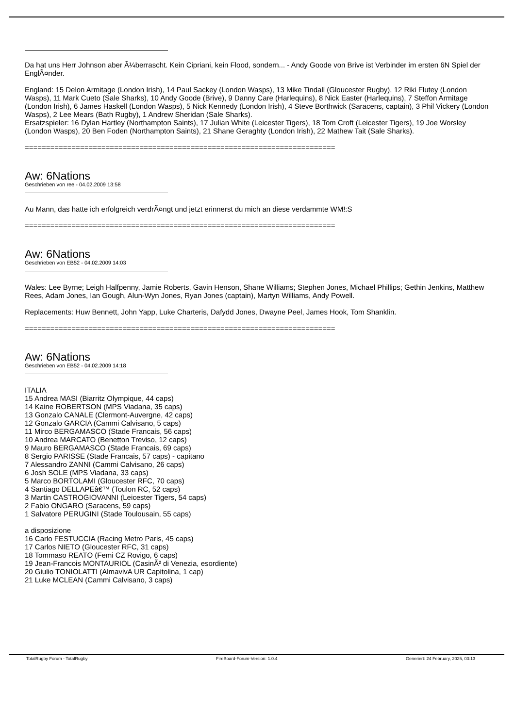Da hat uns Herr Johnson aber Ã¼berrascht. Kein Cipriani, kein Flood, sondern... - Andy Goode von Brive ist Verbinder im ersten 6N Spiel der EnglÃ¤nder.
England: 15 Delon Armitage (London Irish), 14 Paul Sackey (London Wasps), 13 Mike Tindall (Gloucester Rugby), 12 Riki Flutey (London Wasps), 11 Mark Cueto (Sale Sharks), 10 Andy Goode (Brive), 9 Danny Care (Harlequins), 8 Nick Easter (Harlequins), 7 Steffon Armitage (London Irish), 6 James Haskell (London Wasps), 5 Nick Kennedy (London Irish), 4 Steve Borthwick (Saracens, captain), 3 Phil Vickery (London Wasps), 2 Lee Mears (Bath Rugby), 1 Andrew Sheridan (Sale Sharks).
Ersatzspieler: 16 Dylan Hartley (Northampton Saints), 17 Julian White (Leicester Tigers), 18 Tom Croft (Leicester Tigers), 19 Joe Worsley (London Wasps), 20 Ben Foden (Northampton Saints), 21 Shane Geraghty (London Irish), 22 Mathew Tait (Sale Sharks).
============================================================================
Aw: 6Nations
Geschrieben von ree - 04.02.2009 13:58
Au Mann, das hatte ich erfolgreich verdrÃ¤ngt und jetzt erinnerst du mich an diese verdammte WM!:S
============================================================================
Aw: 6Nations
Geschrieben von EB52 - 04.02.2009 14:03
Wales: Lee Byrne; Leigh Halfpenny, Jamie Roberts, Gavin Henson, Shane Williams; Stephen Jones, Michael Phillips; Gethin Jenkins, Matthew Rees, Adam Jones, Ian Gough, Alun-Wyn Jones, Ryan Jones (captain), Martyn Williams, Andy Powell.
Replacements: Huw Bennett, John Yapp, Luke Charteris, Dafydd Jones, Dwayne Peel, James Hook, Tom Shanklin.
============================================================================
Aw: 6Nations
Geschrieben von EB52 - 04.02.2009 14:18
ITALIA
15 Andrea MASI (Biarritz Olympique, 44 caps)
14 Kaine ROBERTSON (MPS Viadana, 35 caps)
13 Gonzalo CANALE (Clermont-Auvergne, 42 caps)
12 Gonzalo GARCIA (Cammi Calvisano, 5 caps)
11 Mirco BERGAMASCO (Stade Francais, 56 caps)
10 Andrea MARCATO (Benetton Treviso, 12 caps)
9 Mauro BERGAMASCO (Stade Francais, 69 caps)
8 Sergio PARISSE (Stade Francais, 57 caps) - capitano
7 Alessandro ZANNI (Cammi Calvisano, 26 caps)
6 Josh SOLE (MPS Viadana, 33 caps)
5 Marco BORTOLAMI (Gloucester RFC, 70 caps)
4 Santiago DELLAPEâ€™ (Toulon RC, 52 caps)
3 Martin CASTROGIOVANNI (Leicester Tigers, 54 caps)
2 Fabio ONGARO (Saracens, 59 caps)
1 Salvatore PERUGINI (Stade Toulousain, 55 caps)
a disposizione
16 Carlo FESTUCCIA (Racing Metro Paris, 45 caps)
17 Carlos NIETO (Gloucester RFC, 31 caps)
18 Tommaso REATO (Femi CZ Rovigo, 6 caps)
19 Jean-Francois MONTAURIOL (CasinÃ² di Venezia, esordiente)
20 Giulio TONIOLATTI (AlmavivA UR Capitolina, 1 cap)
21 Luke MCLEAN (Cammi Calvisano, 3 caps)
TotalRugby Forum - TotalRugby FireBoard-Forum-Version: 1.0.4 Generiert: 24 February, 2025, 03:13